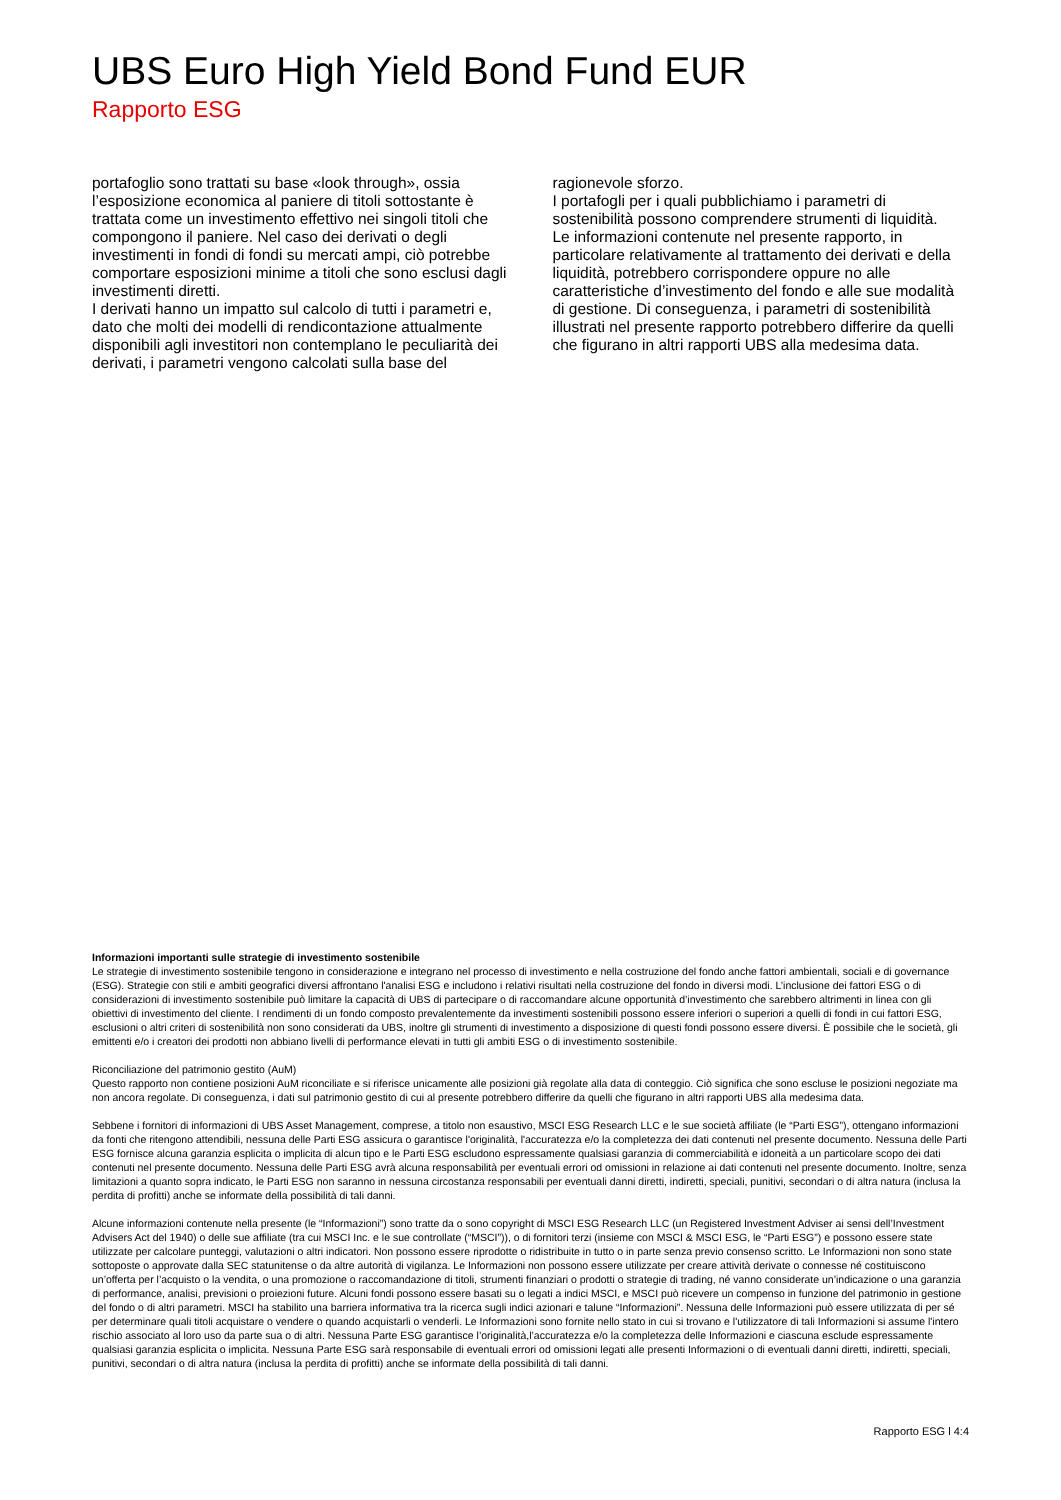UBS Euro High Yield Bond Fund EUR
Rapporto ESG
portafoglio sono trattati su base «look through», ossia l’esposizione economica al paniere di titoli sottostante è trattata come un investimento effettivo nei singoli titoli che compongono il paniere. Nel caso dei derivati o degli investimenti in fondi di fondi su mercati ampi, ciò potrebbe comportare esposizioni minime a titoli che sono esclusi dagli investimenti diretti.
I derivati hanno un impatto sul calcolo di tutti i parametri e, dato che molti dei modelli di rendicontazione attualmente disponibili agli investitori non contemplano le peculiarità dei derivati, i parametri vengono calcolati sulla base del
ragionevole sforzo.
I portafogli per i quali pubblichiamo i parametri di sostenibilità possono comprendere strumenti di liquidità.
Le informazioni contenute nel presente rapporto, in particolare relativamente al trattamento dei derivati e della liquidità, potrebbero corrispondere oppure no alle caratteristiche d’investimento del fondo e alle sue modalità di gestione. Di conseguenza, i parametri di sostenibilità illustrati nel presente rapporto potrebbero differire da quelli che figurano in altri rapporti UBS alla medesima data.
Informazioni importanti sulle strategie di investimento sostenibile
Le strategie di investimento sostenibile tengono in considerazione e integrano nel processo di investimento e nella costruzione del fondo anche fattori ambientali, sociali e di governance (ESG). Strategie con stili e ambiti geografici diversi affrontano l'analisi ESG e includono i relativi risultati nella costruzione del fondo in diversi modi. L’inclusione dei fattori ESG o di considerazioni di investimento sostenibile può limitare la capacità di UBS di partecipare o di raccomandare alcune opportunità d’investimento che sarebbero altrimenti in linea con gli obiettivi di investimento del cliente. I rendimenti di un fondo composto prevalentemente da investimenti sostenibili possono essere inferiori o superiori a quelli di fondi in cui fattori ESG, esclusioni o altri criteri di sostenibilità non sono considerati da UBS, inoltre gli strumenti di investimento a disposizione di questi fondi possono essere diversi. È possibile che le società, gli emittenti e/o i creatori dei prodotti non abbiano livelli di performance elevati in tutti gli ambiti ESG o di investimento sostenibile.
Riconciliazione del patrimonio gestito (AuM)
Questo rapporto non contiene posizioni AuM riconciliate e si riferisce unicamente alle posizioni già regolate alla data di conteggio. Ciò significa che sono escluse le posizioni negoziate ma non ancora regolate. Di conseguenza, i dati sul patrimonio gestito di cui al presente potrebbero differire da quelli che figurano in altri rapporti UBS alla medesima data.
Sebbene i fornitori di informazioni di UBS Asset Management, comprese, a titolo non esaustivo, MSCI ESG Research LLC e le sue società affiliate (le “Parti ESG”), ottengano informazioni da fonti che ritengono attendibili, nessuna delle Parti ESG assicura o garantisce l'originalità, l'accuratezza e/o la completezza dei dati contenuti nel presente documento. Nessuna delle Parti ESG fornisce alcuna garanzia esplicita o implicita di alcun tipo e le Parti ESG escludono espressamente qualsiasi garanzia di commerciabilità e idoneità a un particolare scopo dei dati contenuti nel presente documento. Nessuna delle Parti ESG avrà alcuna responsabilità per eventuali errori od omissioni in relazione ai dati contenuti nel presente documento. Inoltre, senza limitazioni a quanto sopra indicato, le Parti ESG non saranno in nessuna circostanza responsabili per eventuali danni diretti, indiretti, speciali, punitivi, secondari o di altra natura (inclusa la perdita di profitti) anche se informate della possibilità di tali danni.
Alcune informazioni contenute nella presente (le “Informazioni”) sono tratte da o sono copyright di MSCI ESG Research LLC (un Registered Investment Adviser ai sensi dell’Investment Advisers Act del 1940) o delle sue affiliate (tra cui MSCI Inc. e le sue controllate (“MSCI”)), o di fornitori terzi (insieme con MSCI & MSCI ESG, le “Parti ESG”) e possono essere state utilizzate per calcolare punteggi, valutazioni o altri indicatori. Non possono essere riprodotte o ridistribuite in tutto o in parte senza previo consenso scritto. Le Informazioni non sono state sottoposte o approvate dalla SEC statunitense o da altre autorità di vigilanza. Le Informazioni non possono essere utilizzate per creare attività derivate o connesse né costituiscono un’offerta per l’acquisto o la vendita, o una promozione o raccomandazione di titoli, strumenti finanziari o prodotti o strategie di trading, né vanno considerate un’indicazione o una garanzia di performance, analisi, previsioni o proiezioni future. Alcuni fondi possono essere basati su o legati a indici MSCI, e MSCI può ricevere un compenso in funzione del patrimonio in gestione del fondo o di altri parametri. MSCI ha stabilito una barriera informativa tra la ricerca sugli indici azionari e talune “Informazioni”. Nessuna delle Informazioni può essere utilizzata di per sé per determinare quali titoli acquistare o vendere o quando acquistarli o venderli. Le Informazioni sono fornite nello stato in cui si trovano e l'utilizzatore di tali Informazioni si assume l'intero rischio associato al loro uso da parte sua o di altri. Nessuna Parte ESG garantisce l’originalità,l’accuratezza e/o la completezza delle Informazioni e ciascuna esclude espressamente qualsiasi garanzia esplicita o implicita. Nessuna Parte ESG sarà responsabile di eventuali errori od omissioni legati alle presenti Informazioni o di eventuali danni diretti, indiretti, speciali, punitivi, secondari o di altra natura (inclusa la perdita di profitti) anche se informate della possibilità di tali danni.
Rapporto ESG l 4:4